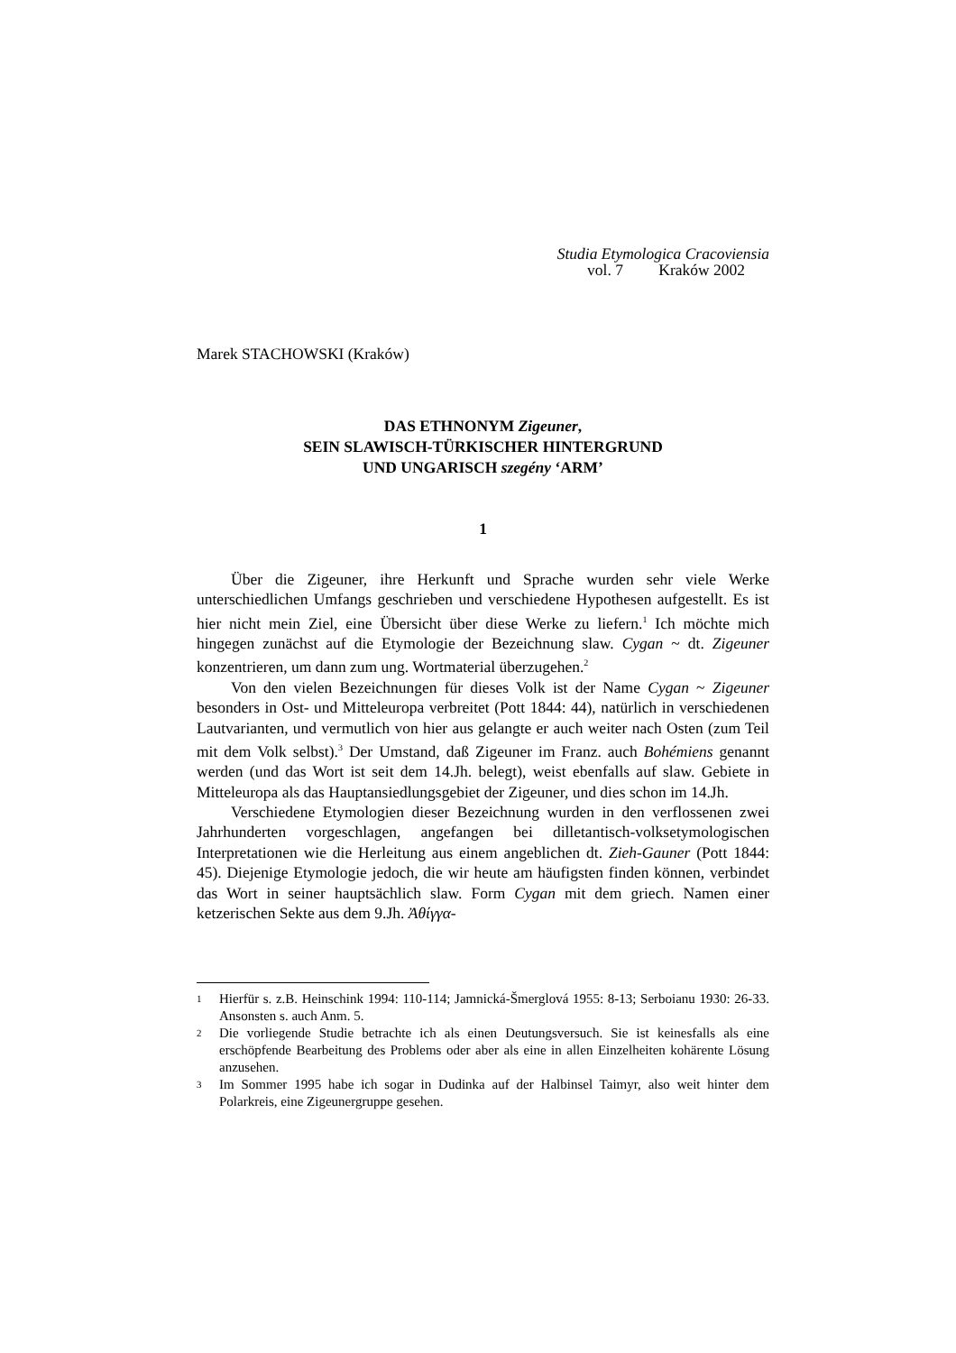Studia Etymologica Cracoviensia
vol. 7 Kraków 2002
Marek STACHOWSKI (Kraków)
DAS ETHNONYM Zigeuner,
SEIN SLAWISCH-TÜRKISCHER HINTERGRUND
UND UNGARISCH szegény ‘ARM’
1
Über die Zigeuner, ihre Herkunft und Sprache wurden sehr viele Werke unterschiedlichen Umfangs geschrieben und verschiedene Hypothesen aufgestellt. Es ist hier nicht mein Ziel, eine Übersicht über diese Werke zu liefern.<sup>1</sup> Ich möchte mich hingegen zunächst auf die Etymologie der Bezeichnung slaw. Cygan ~ dt. Zigeuner konzentrieren, um dann zum ung. Wortmaterial überzugehen.<sup>2</sup>
Von den vielen Bezeichnungen für dieses Volk ist der Name Cygan ~ Zigeuner besonders in Ost- und Mitteleuropa verbreitet (Pott 1844: 44), natürlich in verschiedenen Lautvarianten, und vermutlich von hier aus gelangte er auch weiter nach Osten (zum Teil mit dem Volk selbst).<sup>3</sup> Der Umstand, daß Zigeuner im Franz. auch Bohémiens genannt werden (und das Wort ist seit dem 14.Jh. belegt), weist ebenfalls auf slaw. Gebiete in Mitteleuropa als das Hauptansiedlungsgebiet der Zigeuner, und dies schon im 14.Jh.
Verschiedene Etymologien dieser Bezeichnung wurden in den verflossenen zwei Jahrhunderten vorgeschlagen, angefangen bei dilletantisch-volksetymologischen Interpretationen wie die Herleitung aus einem angeblichen dt. Zieh-Gauner (Pott 1844: 45). Diejenige Etymologie jedoch, die wir heute am häufigsten finden können, verbindet das Wort in seiner hauptsächlich slaw. Form Cygan mit dem griech. Namen einer ketzerischen Sekte aus dem 9.Jh. Ἀθίγγα-
1 Hierfür s. z.B. Heinschink 1994: 110-114; Jamnická-Šmerglová 1955: 8-13; Serboianu 1930: 26-33. Ansonsten s. auch Anm. 5.
2 Die vorliegende Studie betrachte ich als einen Deutungsversuch. Sie ist keinesfalls als eine erschöpfende Bearbeitung des Problems oder aber als eine in allen Einzelheiten kohärente Lösung anzusehen.
3 Im Sommer 1995 habe ich sogar in Dudinka auf der Halbinsel Taimyr, also weit hinter dem Polarkreis, eine Zigeunergruppe gesehen.